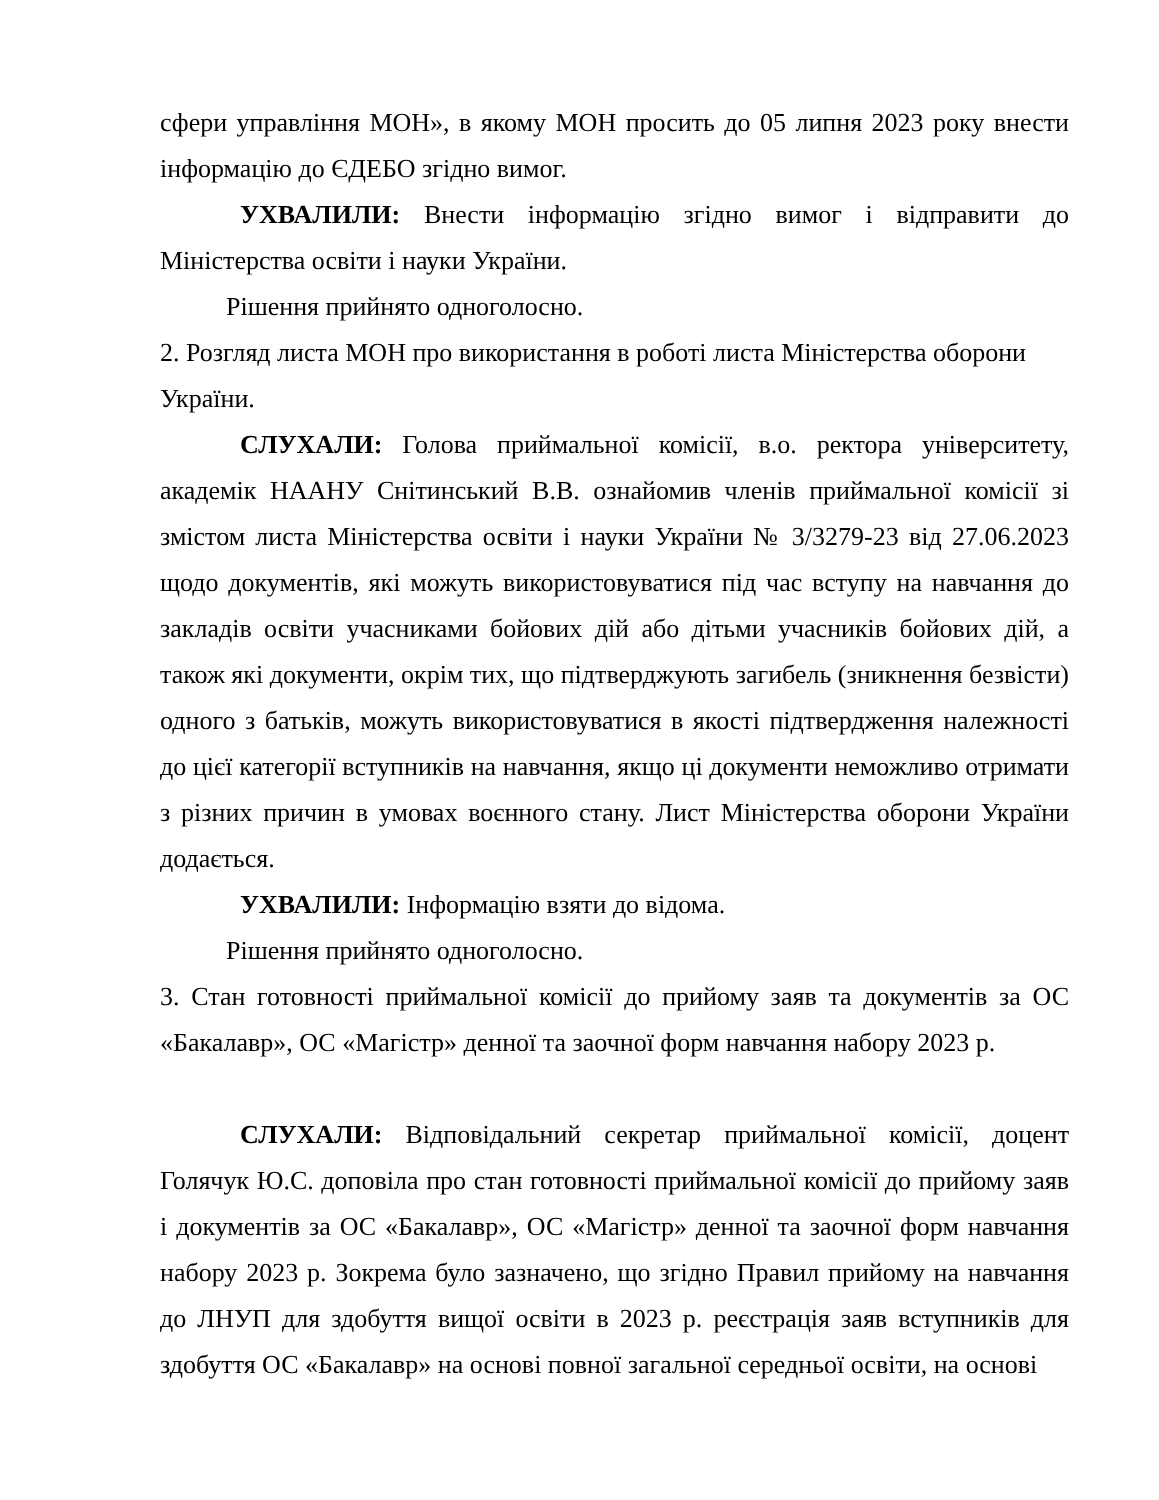сфери управління МОН», в якому МОН просить до 05 липня 2023 року внести інформацію до ЄДЕБО згідно вимог.
УХВАЛИЛИ: Внести інформацію згідно вимог і відправити до Міністерства освіти і науки України.
Рішення прийнято одноголосно.
2. Розгляд листа МОН про використання в роботі листа Міністерства оборони України.
СЛУХАЛИ: Голова приймальної комісії, в.о. ректора університету, академік НААНУ Снітинський В.В. ознайомив членів приймальної комісії зі змістом листа Міністерства освіти і науки України № 3/3279-23 від 27.06.2023 щодо документів, які можуть використовуватися під час вступу на навчання до закладів освіти учасниками бойових дій або дітьми учасників бойових дій, а також які документи, окрім тих, що підтверджують загибель (зникнення безвісти) одного з батьків, можуть використовуватися в якості підтвердження належності до цієї категорії вступників на навчання, якщо ці документи неможливо отримати з різних причин в умовах воєнного стану. Лист Міністерства оборони України додається.
УХВАЛИЛИ: Інформацію взяти до відома.
Рішення прийнято одноголосно.
3. Стан готовності приймальної комісії до прийому заяв та документів за ОС «Бакалавр», ОС «Магістр» денної та заочної форм навчання набору 2023 р.
СЛУХАЛИ: Відповідальний секретар приймальної комісії, доцент Голячук Ю.С. доповіла про стан готовності приймальної комісії до прийому заяв і документів за ОС «Бакалавр», ОС «Магістр» денної та заочної форм навчання набору 2023 р. Зокрема було зазначено, що згідно Правил прийому на навчання до ЛНУП для здобуття вищої освіти в 2023 р. реєстрація заяв вступників для здобуття ОС «Бакалавр» на основі повної загальної середньої освіти, на основі